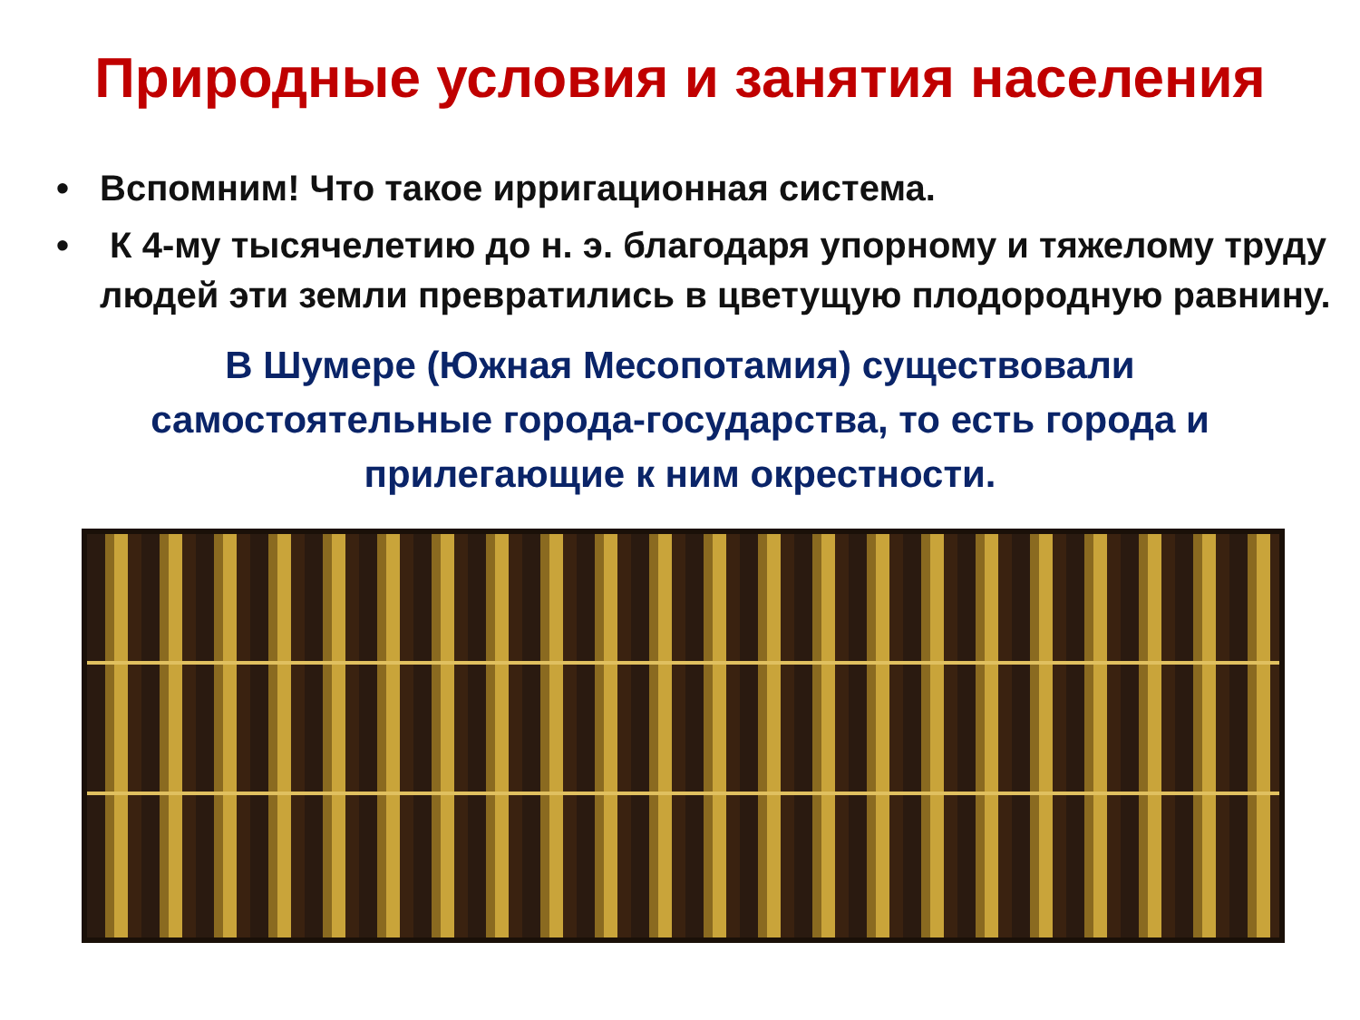Природные условия и занятия населения
• Вспомним! Что такое ирригационная система.
• К 4-му тысячелетию до н. э. благодаря упорному и тяжелому труду людей эти земли превратились в цветущую плодородную равнину.
В Шумере (Южная Месопотамия) существовали самостоятельные города-государства, то есть города и прилегающие к ним окрестности.